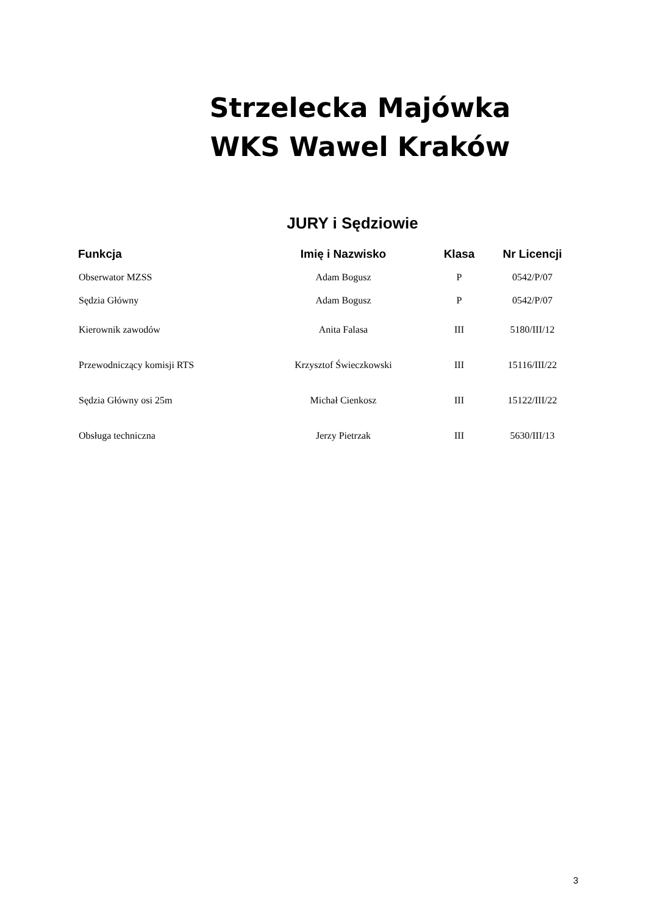Strzelecka Majówka
WKS Wawel Kraków
JURY i Sędziowie
| Funkcja | Imię i Nazwisko | Klasa | Nr Licencji |
| --- | --- | --- | --- |
| Obserwator MZSS | Adam Bogusz | P | 0542/P/07 |
| Sędzia Główny | Adam Bogusz | P | 0542/P/07 |
| Kierownik zawodów | Anita Falasa | III | 5180/III/12 |
| Przewodniczący komisji RTS | Krzysztof Świeczkowski | III | 15116/III/22 |
| Sędzia Główny osi 25m | Michał Cienkosz | III | 15122/III/22 |
| Obsługa techniczna | Jerzy Pietrzak | III | 5630/III/13 |
3